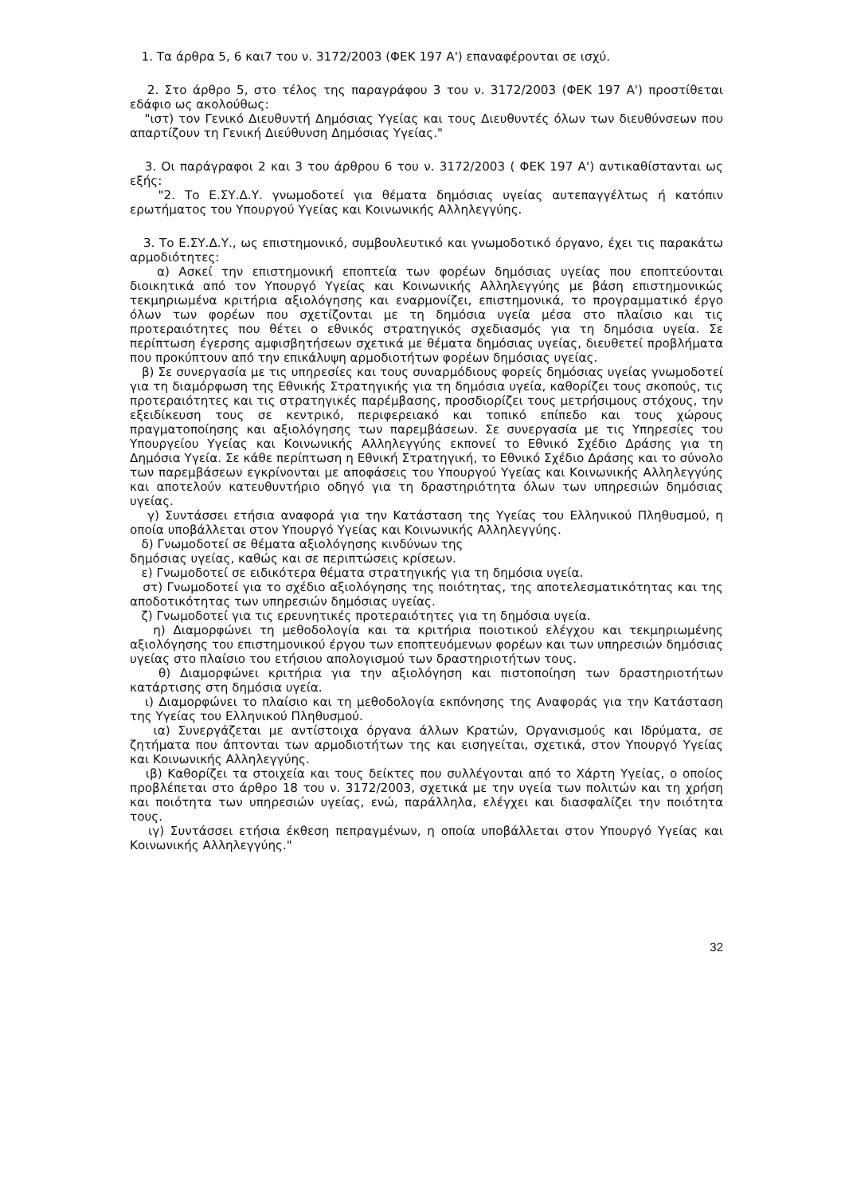1. Τα άρθρα 5, 6 και7 του ν. 3172/2003 (ΦΕΚ 197 Α') επαναφέρονται σε ισχύ.
2. Στο άρθρο 5, στο τέλος της παραγράφου 3 του ν. 3172/2003 (ΦΕΚ 197 Α') προστίθεται εδάφιο ως ακολούθως:
"ιστ) τον Γενικό Διευθυντή Δημόσιας Υγείας και τους Διευθυντές όλων των διευθύνσεων που απαρτίζουν τη Γενική Διεύθυνση Δημόσιας Υγείας."
3. Οι παράγραφοι 2 και 3 του άρθρου 6 του ν. 3172/2003 ( ΦΕΚ 197 Α') αντικαθίστανται ως εξής:
"2. Το Ε.ΣΥ.Δ.Υ. γνωμοδοτεί για θέματα δημόσιας υγείας αυτεπαγγέλτως ή κατόπιν ερωτήματος του Υπουργού Υγείας και Κοινωνικής Αλληλεγγύης.
3. Το Ε.ΣΥ.Δ.Υ., ως επιστημονικό, συμβουλευτικό και γνωμοδοτικό όργανο, έχει τις παρακάτω αρμοδιότητες:
α) Ασκεί την επιστημονική εποπτεία των φορέων δημόσιας υγείας που εποπτεύονται διοικητικά από τον Υπουργό Υγείας και Κοινωνικής Αλληλεγγύης με βάση επιστημονικώς τεκμηριωμένα κριτήρια αξιολόγησης και εναρμονίζει, επιστημονικά, το προγραμματικό έργο όλων των φορέων που σχετίζονται με τη δημόσια υγεία μέσα στο πλαίσιο και τις προτεραιότητες που θέτει ο εθνικός στρατηγικός σχεδιασμός για τη δημόσια υγεία. Σε περίπτωση έγερσης αμφισβητήσεων σχετικά με θέματα δημόσιας υγείας, διευθετεί προβλήματα που προκύπτουν από την επικάλυψη αρμοδιοτήτων φορέων δημόσιας υγείας.
β) Σε συνεργασία με τις υπηρεσίες και τους συναρμόδιους φορείς δημόσιας υγείας γνωμοδοτεί για τη διαμόρφωση της Εθνικής Στρατηγικής για τη δημόσια υγεία, καθορίζει τους σκοπούς, τις προτεραιότητες και τις στρατηγικές παρέμβασης, προσδιορίζει τους μετρήσιμους στόχους, την εξειδίκευση τους σε κεντρικό, περιφερειακό και τοπικό επίπεδο και τους χώρους πραγματοποίησης και αξιολόγησης των παρεμβάσεων. Σε συνεργασία με τις Υπηρεσίες του Υπουργείου Υγείας και Κοινωνικής Αλληλεγγύης εκπονεί το Εθνικό Σχέδιο Δράσης για τη Δημόσια Υγεία. Σε κάθε περίπτωση η Εθνική Στρατηγική, το Εθνικό Σχέδιο Δράσης και το σύνολο των παρεμβάσεων εγκρίνονται με αποφάσεις του Υπουργού Υγείας και Κοινωνικής Αλληλεγγύης και αποτελούν κατευθυντήριο οδηγό για τη δραστηριότητα όλων των υπηρεσιών δημόσιας υγείας.
γ) Συντάσσει ετήσια αναφορά για την Κατάσταση της Υγείας του Ελληνικού Πληθυσμού, η οποία υποβάλλεται στον Υπουργό Υγείας και Κοινωνικής Αλληλεγγύης.
δ) Γνωμοδοτεί σε θέματα αξιολόγησης κινδύνων της
δημόσιας υγείας, καθώς και σε περιπτώσεις κρίσεων.
ε) Γνωμοδοτεί σε ειδικότερα θέματα στρατηγικής για τη δημόσια υγεία.
στ) Γνωμοδοτεί για το σχέδιο αξιολόγησης της ποιότητας, της αποτελεσματικότητας και της αποδοτικότητας των υπηρεσιών δημόσιας υγείας.
ζ) Γνωμοδοτεί για τις ερευνητικές προτεραιότητες για τη δημόσια υγεία.
η) Διαμορφώνει τη μεθοδολογία και τα κριτήρια ποιοτικού ελέγχου και τεκμηριωμένης αξιολόγησης του επιστημονικού έργου των εποπτευόμενων φορέων και των υπηρεσιών δημόσιας υγείας στο πλαίσιο του ετήσιου απολογισμού των δραστηριοτήτων τους.
θ) Διαμορφώνει κριτήρια για την αξιολόγηση και πιστοποίηση των δραστηριοτήτων κατάρτισης στη δημόσια υγεία.
ι) Διαμορφώνει το πλαίσιο και τη μεθοδολογία εκπόνησης της Αναφοράς για την Κατάσταση της Υγείας του Ελληνικού Πληθυσμού.
ια) Συνεργάζεται με αντίστοιχα όργανα άλλων Κρατών, Οργανισμούς και Ιδρύματα, σε ζητήματα που άπτονται των αρμοδιοτήτων της και εισηγείται, σχετικά, στον Υπουργό Υγείας και Κοινωνικής Αλληλεγγύης.
ιβ) Καθορίζει τα στοιχεία και τους δείκτες που συλλέγονται από το Χάρτη Υγείας, ο οποίος προβλέπεται στο άρθρο 18 του ν. 3172/2003, σχετικά με την υγεία των πολιτών και τη χρήση και ποιότητα των υπηρεσιών υγείας, ενώ, παράλληλα, ελέγχει και διασφαλίζει την ποιότητα τους.
ιγ) Συντάσσει ετήσια έκθεση πεπραγμένων, η οποία υποβάλλεται στον Υπουργό Υγείας και Κοινωνικής Αλληλεγγύης."
32